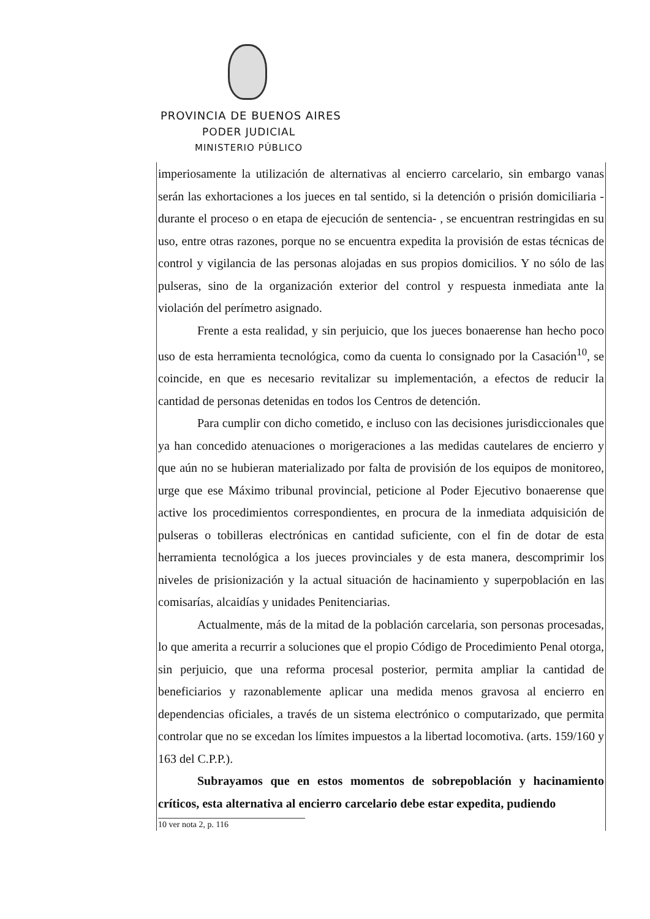PROVINCIA DE BUENOS AIRES
PODER JUDICIAL
MINISTERIO PÚBLICO
imperiosamente la utilización de alternativas al encierro carcelario, sin embargo vanas serán las exhortaciones a los jueces en tal sentido, si la detención o prisión domiciliaria -durante el proceso o en etapa de ejecución de sentencia- , se encuentran restringidas en su uso, entre otras razones, porque no se encuentra expedita la provisión de estas técnicas de control y vigilancia de las personas alojadas en sus propios domicilios. Y no sólo de las pulseras, sino de la organización exterior del control y respuesta inmediata ante la violación del perímetro asignado.
Frente a esta realidad, y sin perjuicio, que los jueces bonaerense han hecho poco uso de esta herramienta tecnológica, como da cuenta lo consignado por la Casación<sup>10</sup>, se coincide, en que es necesario revitalizar su implementación, a efectos de reducir la cantidad de personas detenidas en todos los Centros de detención.
Para cumplir con dicho cometido, e incluso con las decisiones jurisdiccionales que ya han concedido atenuaciones o morigeraciones a las medidas cautelares de encierro y que aún no se hubieran materializado por falta de provisión de los equipos de monitoreo, urge que ese Máximo tribunal provincial, peticione al Poder Ejecutivo bonaerense que active los procedimientos correspondientes, en procura de la inmediata adquisición de pulseras o tobilleras electrónicas en cantidad suficiente, con el fin de dotar de esta herramienta tecnológica a los jueces provinciales y de esta manera, descomprimir los niveles de prisionización y la actual situación de hacinamiento y superpoblación en las comisarías, alcaidías y unidades Penitenciarias.
Actualmente, más de la mitad de la población carcelaria, son personas procesadas, lo que amerita a recurrir a soluciones que el propio Código de Procedimiento Penal otorga, sin perjuicio, que una reforma procesal posterior, permita ampliar la cantidad de beneficiarios y razonablemente aplicar una medida menos gravosa al encierro en dependencias oficiales, a través de un sistema electrónico o computarizado, que permita controlar que no se excedan los límites impuestos a la libertad locomotiva. (arts. 159/160 y 163 del C.P.P.).
Subrayamos que en estos momentos de sobrepoblación y hacinamiento críticos, esta alternativa al encierro carcelario debe estar expedita, pudiendo
10 ver nota 2, p. 116